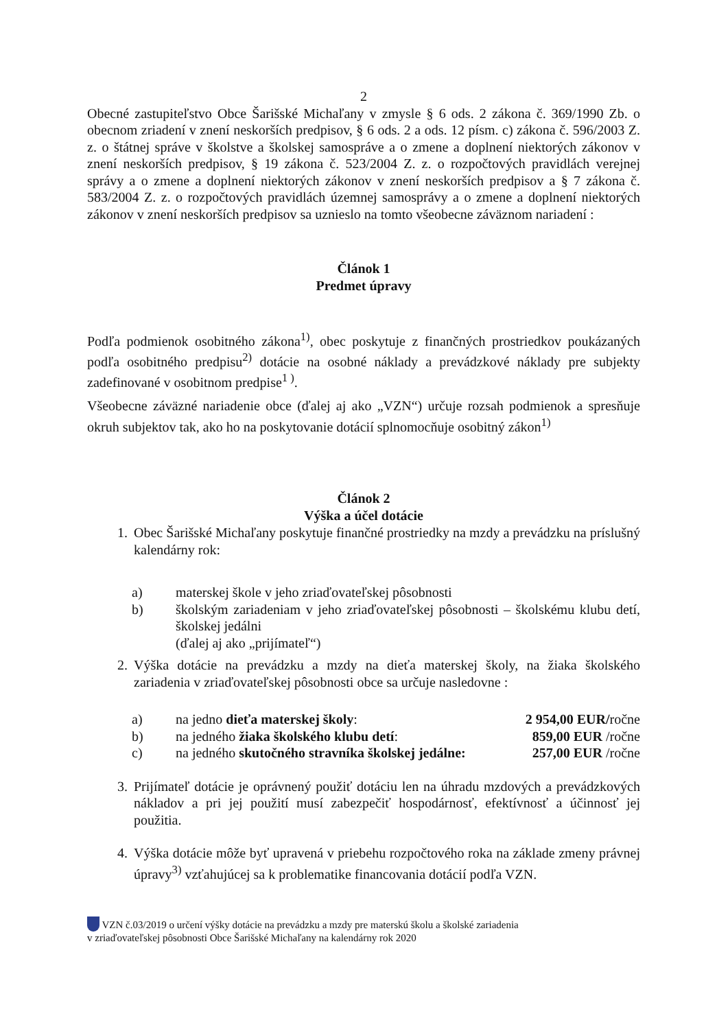2
Obecné zastupiteľstvo Obce Šarišské Michaľany v zmysle § 6 ods. 2 zákona č. 369/1990 Zb. o obecnom zriadení v znení neskorších predpisov, § 6 ods. 2 a ods. 12 písm. c) zákona č. 596/2003 Z. z. o štátnej správe v školstve a školskej samospráve a o zmene a doplnení niektorých zákonov v znení neskorších predpisov, § 19 zákona č. 523/2004 Z. z. o rozpočtových pravidlách verejnej správy a o zmene a doplnení niektorých zákonov v znení neskorších predpisov a § 7 zákona č. 583/2004 Z. z. o rozpočtových pravidlách územnej samosprávy a o zmene a doplnení niektorých zákonov v znení neskorších predpisov sa uznieslo na tomto všeobecne záväznom nariadení :
Článok 1
Predmet úpravy
Podľa podmienok osobitného zákona<sup>1)</sup>, obec poskytuje z finančných prostriedkov poukázaných podľa osobitného predpisu<sup>2)</sup> dotácie na osobné náklady a prevádzkové náklady pre subjekty zadefinované v osobitnom predpise<sup>1 )</sup>.
Všeobecne záväzné nariadenie obce (ďalej aj ako „VZN“) určuje rozsah podmienok a spresňuje okruh subjektov tak, ako ho na poskytovanie dotácií splnomocňuje osobitný zákon<sup>1)</sup>
Článok 2
Výška a účel dotácie
1. Obec Šarišské Michaľany poskytuje finančné prostriedky na mzdy a prevádzku na príslušný kalendárny rok:
a) materskej škole v jeho zriaďovateľskej pôsobnosti
b) školským zariadeniam v jeho zriaďovateľskej pôsobnosti – školskému klubu detí, školskej jedálni
(ďalej aj ako „prijímateľ“)
2. Výška dotácie na prevádzku a mzdy na dieťa materskej školy, na žiaka školského zariadenia v zriaďovateľskej pôsobnosti obce sa určuje nasledovne :
a) na jedno dieťa materskej školy: 2 954,00 EUR/ročne
b) na jedného žiaka školského klubu detí: 859,00 EUR /ročne
c) na jedného skutočného stravníka školskej jedálne: 257,00 EUR /ročne
3. Prijímateľ dotácie je oprávnený použiť dotáciu len na úhradu mzdových a prevádzkových nákladov a pri jej použití musí zabezpečiť hospodárnosť, efektívnosť a účinnosť jej použitia.
4. Výška dotácie môže byť upravená v priebehu rozpočtového roka na základe zmeny právnej úpravy<sup>3)</sup> vzťahujúcej sa k problematike financovania dotácií podľa VZN.
VZN č.03/2019 o určení výšky dotácie na prevádzku a mzdy pre materskú školu a školské zariadenia
v zriaďovateľskej pôsobnosti Obce Šarišské Michaľany na kalendárny rok 2020